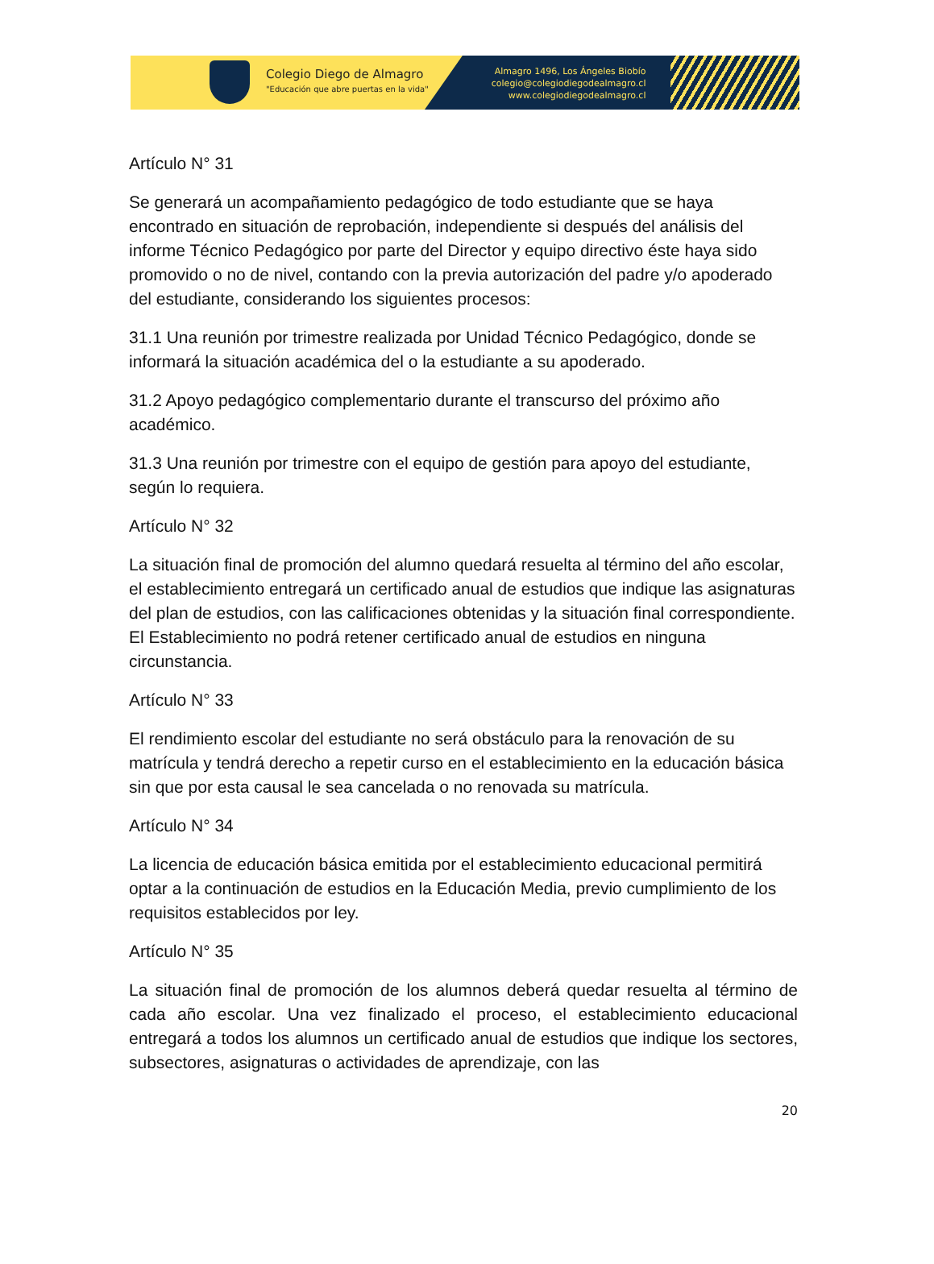Colegio Diego de Almagro
"Educación que abre puertas en la vida"
Almagro 1496, Los Ángeles Biobío
colegio@colegiodiegodealmagro.cl
www.colegiodiegodealmagro.cl
Artículo N° 31
Se generará un acompañamiento pedagógico de todo estudiante que se haya encontrado en situación de reprobación, independiente si después del análisis del informe Técnico Pedagógico por parte del Director y equipo directivo éste haya sido promovido o no de nivel, contando con la previa autorización del padre y/o apoderado del estudiante, considerando los siguientes procesos:
31.1 Una reunión por trimestre realizada por Unidad Técnico Pedagógico, donde se informará la situación académica del o la estudiante a su apoderado.
31.2 Apoyo pedagógico complementario durante el transcurso del próximo año académico.
31.3 Una reunión por trimestre con el equipo de gestión para apoyo del estudiante, según lo requiera.
Artículo N° 32
La situación final de promoción del alumno quedará resuelta al término del año escolar, el establecimiento entregará un certificado anual de estudios que indique las asignaturas del plan de estudios, con las calificaciones obtenidas y la situación final correspondiente. El Establecimiento no podrá retener certificado anual de estudios en ninguna circunstancia.
Artículo N° 33
El rendimiento escolar del estudiante no será obstáculo para la renovación de su matrícula y tendrá derecho a repetir curso en el establecimiento en la educación básica sin que por esta causal le sea cancelada o no renovada su matrícula.
Artículo N° 34
La licencia de educación básica emitida por el establecimiento educacional permitirá optar a la continuación de estudios en la Educación Media, previo cumplimiento de los requisitos establecidos por ley.
Artículo N° 35
La situación final de promoción de los alumnos deberá quedar resuelta al término de cada año escolar. Una vez finalizado el proceso, el establecimiento educacional entregará a todos los alumnos un certificado anual de estudios que indique los sectores, subsectores, asignaturas o actividades de aprendizaje, con las
20